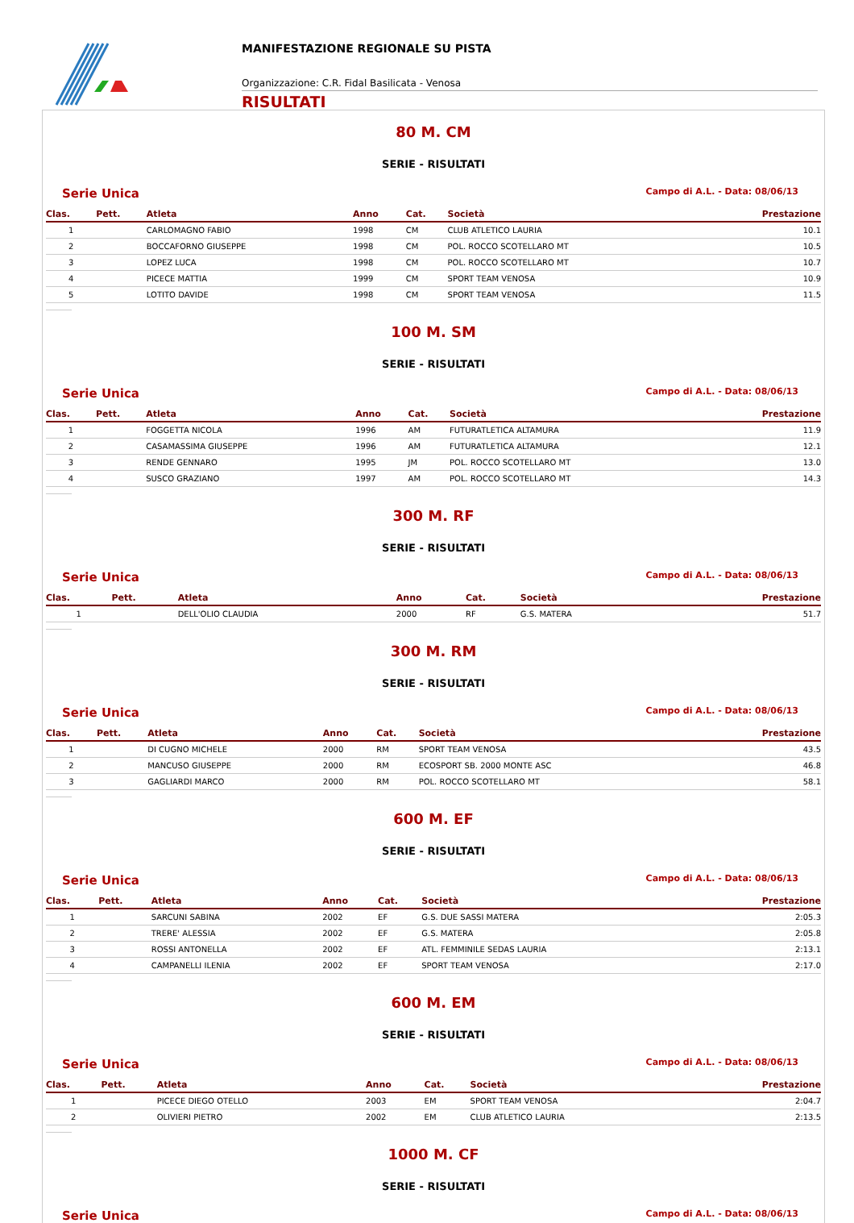MANIFESTAZIONE REGIONALE SU PISTA
Organizzazione: C.R. Fidal Basilicata - Venosa
RISULTATI
80 M. CM
SERIE - RISULTATI
Serie Unica Campo di A.L. - Data: 08/06/13
| Clas. | Pett. | Atleta | Anno | Cat. | Società | Prestazione |
| --- | --- | --- | --- | --- | --- | --- |
| 1 | | CARLOMAGNO FABIO | 1998 | CM | CLUB ATLETICO LAURIA | 10.1 |
| 2 | | BOCCAFORNO GIUSEPPE | 1998 | CM | POL. ROCCO SCOTELLARO MT | 10.5 |
| 3 | | LOPEZ LUCA | 1998 | CM | POL. ROCCO SCOTELLARO MT | 10.7 |
| 4 | | PICECE MATTIA | 1999 | CM | SPORT TEAM VENOSA | 10.9 |
| 5 | | LOTITO DAVIDE | 1998 | CM | SPORT TEAM VENOSA | 11.5 |
100 M. SM
SERIE - RISULTATI
Serie Unica Campo di A.L. - Data: 08/06/13
| Clas. | Pett. | Atleta | Anno | Cat. | Società | Prestazione |
| --- | --- | --- | --- | --- | --- | --- |
| 1 | | FOGGETTA NICOLA | 1996 | AM | FUTURATLETICA ALTAMURA | 11.9 |
| 2 | | CASAMASSIMA GIUSEPPE | 1996 | AM | FUTURATLETICA ALTAMURA | 12.1 |
| 3 | | RENDE GENNARO | 1995 | JM | POL. ROCCO SCOTELLARO MT | 13.0 |
| 4 | | SUSCO GRAZIANO | 1997 | AM | POL. ROCCO SCOTELLARO MT | 14.3 |
300 M. RF
SERIE - RISULTATI
Serie Unica Campo di A.L. - Data: 08/06/13
| Clas. | Pett. | Atleta | Anno | Cat. | Società | Prestazione |
| --- | --- | --- | --- | --- | --- | --- |
| 1 | | DELL'OLIO CLAUDIA | 2000 | RF | G.S. MATERA | 51.7 |
300 M. RM
SERIE - RISULTATI
Serie Unica Campo di A.L. - Data: 08/06/13
| Clas. | Pett. | Atleta | Anno | Cat. | Società | Prestazione |
| --- | --- | --- | --- | --- | --- | --- |
| 1 | | DI CUGNO MICHELE | 2000 | RM | SPORT TEAM VENOSA | 43.5 |
| 2 | | MANCUSO GIUSEPPE | 2000 | RM | ECOSPORT SB. 2000 MONTE ASC | 46.8 |
| 3 | | GAGLIARDI MARCO | 2000 | RM | POL. ROCCO SCOTELLARO MT | 58.1 |
600 M. EF
SERIE - RISULTATI
Serie Unica Campo di A.L. - Data: 08/06/13
| Clas. | Pett. | Atleta | Anno | Cat. | Società | Prestazione |
| --- | --- | --- | --- | --- | --- | --- |
| 1 | | SARCUNI SABINA | 2002 | EF | G.S. DUE SASSI MATERA | 2:05.3 |
| 2 | | TRERE' ALESSIA | 2002 | EF | G.S. MATERA | 2:05.8 |
| 3 | | ROSSI ANTONELLA | 2002 | EF | ATL. FEMMINILE SEDAS LAURIA | 2:13.1 |
| 4 | | CAMPANELLI ILENIA | 2002 | EF | SPORT TEAM VENOSA | 2:17.0 |
600 M. EM
SERIE - RISULTATI
Serie Unica Campo di A.L. - Data: 08/06/13
| Clas. | Pett. | Atleta | Anno | Cat. | Società | Prestazione |
| --- | --- | --- | --- | --- | --- | --- |
| 1 | | PICECE DIEGO OTELLO | 2003 | EM | SPORT TEAM VENOSA | 2:04.7 |
| 2 | | OLIVIERI PIETRO | 2002 | EM | CLUB ATLETICO LAURIA | 2:13.5 |
1000 M. CF
SERIE - RISULTATI
Serie Unica Campo di A.L. - Data: 08/06/13